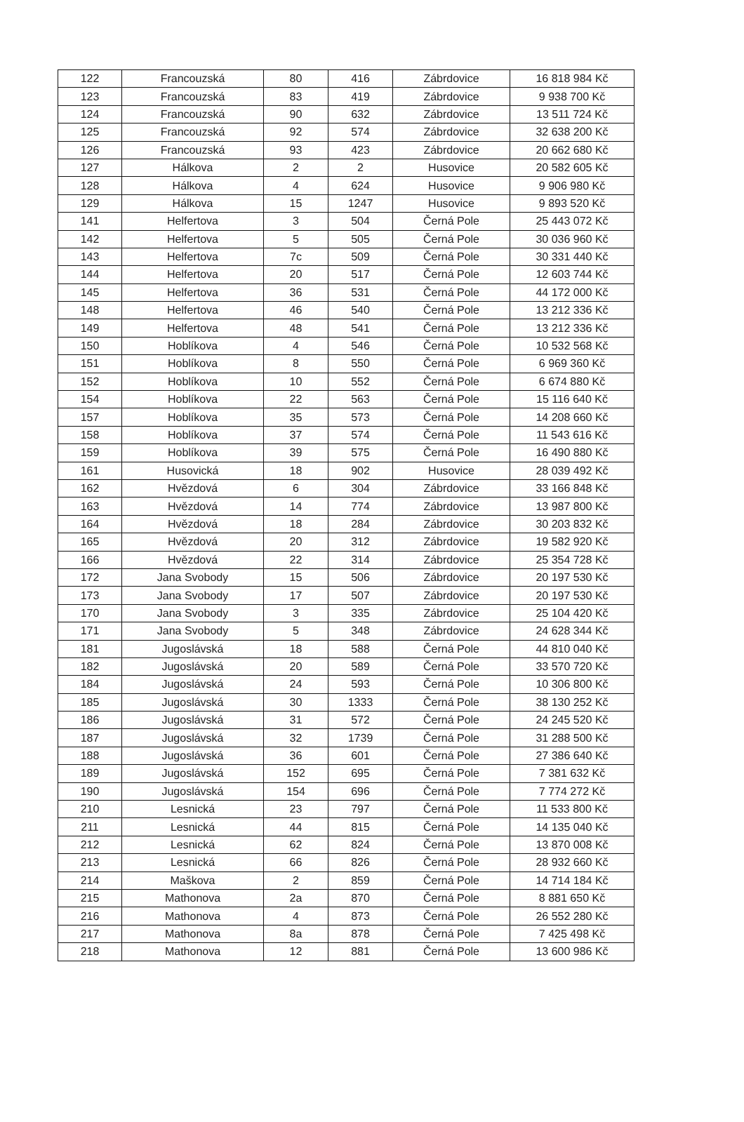| 122 | Francouzská | 80 | 416 | Zábrdovice | 16 818 984 Kč |
| 123 | Francouzská | 83 | 419 | Zábrdovice | 9 938 700 Kč |
| 124 | Francouzská | 90 | 632 | Zábrdovice | 13 511 724 Kč |
| 125 | Francouzská | 92 | 574 | Zábrdovice | 32 638 200 Kč |
| 126 | Francouzská | 93 | 423 | Zábrdovice | 20 662 680 Kč |
| 127 | Hálkova | 2 | 2 | Husovice | 20 582 605 Kč |
| 128 | Hálkova | 4 | 624 | Husovice | 9 906 980 Kč |
| 129 | Hálkova | 15 | 1247 | Husovice | 9 893 520 Kč |
| 141 | Helfertova | 3 | 504 | Černá Pole | 25 443 072 Kč |
| 142 | Helfertova | 5 | 505 | Černá Pole | 30 036 960 Kč |
| 143 | Helfertova | 7c | 509 | Černá Pole | 30 331 440 Kč |
| 144 | Helfertova | 20 | 517 | Černá Pole | 12 603 744 Kč |
| 145 | Helfertova | 36 | 531 | Černá Pole | 44 172 000 Kč |
| 148 | Helfertova | 46 | 540 | Černá Pole | 13 212 336 Kč |
| 149 | Helfertova | 48 | 541 | Černá Pole | 13 212 336 Kč |
| 150 | Hoblíkova | 4 | 546 | Černá Pole | 10 532 568 Kč |
| 151 | Hoblíkova | 8 | 550 | Černá Pole | 6 969 360 Kč |
| 152 | Hoblíkova | 10 | 552 | Černá Pole | 6 674 880 Kč |
| 154 | Hoblíkova | 22 | 563 | Černá Pole | 15 116 640 Kč |
| 157 | Hoblíkova | 35 | 573 | Černá Pole | 14 208 660 Kč |
| 158 | Hoblíkova | 37 | 574 | Černá Pole | 11 543 616 Kč |
| 159 | Hoblíkova | 39 | 575 | Černá Pole | 16 490 880 Kč |
| 161 | Husovická | 18 | 902 | Husovice | 28 039 492 Kč |
| 162 | Hvězdová | 6 | 304 | Zábrdovice | 33 166 848 Kč |
| 163 | Hvězdová | 14 | 774 | Zábrdovice | 13 987 800 Kč |
| 164 | Hvězdová | 18 | 284 | Zábrdovice | 30 203 832 Kč |
| 165 | Hvězdová | 20 | 312 | Zábrdovice | 19 582 920 Kč |
| 166 | Hvězdová | 22 | 314 | Zábrdovice | 25 354 728 Kč |
| 172 | Jana Svobody | 15 | 506 | Zábrdovice | 20 197 530 Kč |
| 173 | Jana Svobody | 17 | 507 | Zábrdovice | 20 197 530 Kč |
| 170 | Jana Svobody | 3 | 335 | Zábrdovice | 25 104 420 Kč |
| 171 | Jana Svobody | 5 | 348 | Zábrdovice | 24 628 344 Kč |
| 181 | Jugoslávská | 18 | 588 | Černá Pole | 44 810 040 Kč |
| 182 | Jugoslávská | 20 | 589 | Černá Pole | 33 570 720 Kč |
| 184 | Jugoslávská | 24 | 593 | Černá Pole | 10 306 800 Kč |
| 185 | Jugoslávská | 30 | 1333 | Černá Pole | 38 130 252 Kč |
| 186 | Jugoslávská | 31 | 572 | Černá Pole | 24 245 520 Kč |
| 187 | Jugoslávská | 32 | 1739 | Černá Pole | 31 288 500 Kč |
| 188 | Jugoslávská | 36 | 601 | Černá Pole | 27 386 640 Kč |
| 189 | Jugoslávská | 152 | 695 | Černá Pole | 7 381 632 Kč |
| 190 | Jugoslávská | 154 | 696 | Černá Pole | 7 774 272 Kč |
| 210 | Lesnická | 23 | 797 | Černá Pole | 11 533 800 Kč |
| 211 | Lesnická | 44 | 815 | Černá Pole | 14 135 040 Kč |
| 212 | Lesnická | 62 | 824 | Černá Pole | 13 870 008 Kč |
| 213 | Lesnická | 66 | 826 | Černá Pole | 28 932 660 Kč |
| 214 | Maškova | 2 | 859 | Černá Pole | 14 714 184 Kč |
| 215 | Mathonova | 2a | 870 | Černá Pole | 8 881 650 Kč |
| 216 | Mathonova | 4 | 873 | Černá Pole | 26 552 280 Kč |
| 217 | Mathonova | 8a | 878 | Černá Pole | 7 425 498 Kč |
| 218 | Mathonova | 12 | 881 | Černá Pole | 13 600 986 Kč |